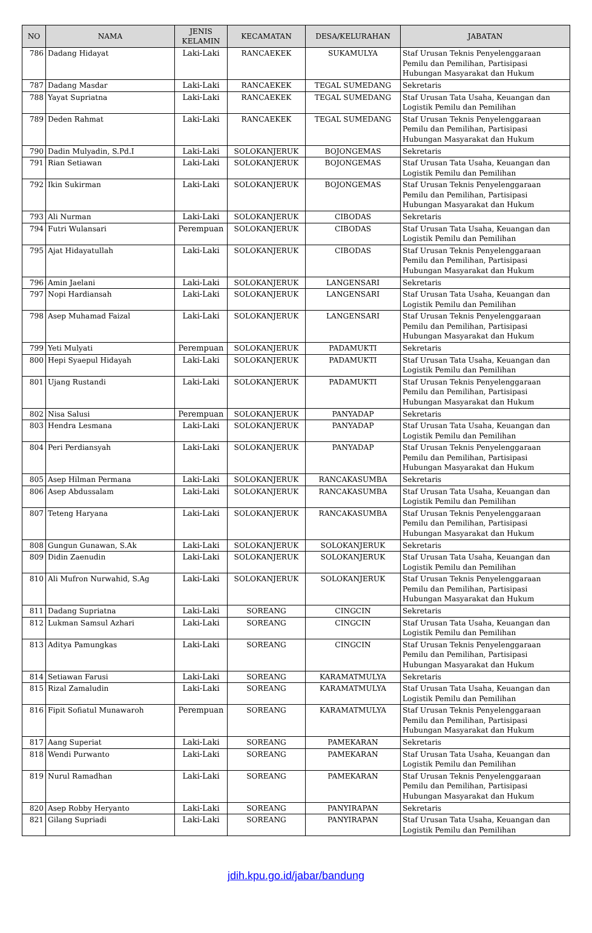| NO | NAMA | JENIS KELAMIN | KECAMATAN | DESA/KELURAHAN | JABATAN |
| --- | --- | --- | --- | --- | --- |
| 786 | Dadang Hidayat | Laki-Laki | RANCAEKEK | SUKAMULYA | Staf Urusan Teknis Penyelenggaraan Pemilu dan Pemilihan, Partisipasi Hubungan Masyarakat dan Hukum |
| 787 | Dadang Masdar | Laki-Laki | RANCAEKEK | TEGAL SUMEDANG | Sekretaris |
| 788 | Yayat Supriatna | Laki-Laki | RANCAEKEK | TEGAL SUMEDANG | Staf Urusan Tata Usaha, Keuangan dan Logistik Pemilu dan Pemilihan |
| 789 | Deden Rahmat | Laki-Laki | RANCAEKEK | TEGAL SUMEDANG | Staf Urusan Teknis Penyelenggaraan Pemilu dan Pemilihan, Partisipasi Hubungan Masyarakat dan Hukum |
| 790 | Dadin Mulyadin, S.Pd.I | Laki-Laki | SOLOKANJERUK | BOJONGEMAS | Sekretaris |
| 791 | Rian Setiawan | Laki-Laki | SOLOKANJERUK | BOJONGEMAS | Staf Urusan Tata Usaha, Keuangan dan Logistik Pemilu dan Pemilihan |
| 792 | Ikin Sukirman | Laki-Laki | SOLOKANJERUK | BOJONGEMAS | Staf Urusan Teknis Penyelenggaraan Pemilu dan Pemilihan, Partisipasi Hubungan Masyarakat dan Hukum |
| 793 | Ali Nurman | Laki-Laki | SOLOKANJERUK | CIBODAS | Sekretaris |
| 794 | Futri Wulansari | Perempuan | SOLOKANJERUK | CIBODAS | Staf Urusan Tata Usaha, Keuangan dan Logistik Pemilu dan Pemilihan |
| 795 | Ajat Hidayatullah | Laki-Laki | SOLOKANJERUK | CIBODAS | Staf Urusan Teknis Penyelenggaraan Pemilu dan Pemilihan, Partisipasi Hubungan Masyarakat dan Hukum |
| 796 | Amin Jaelani | Laki-Laki | SOLOKANJERUK | LANGENSARI | Sekretaris |
| 797 | Nopi Hardiansah | Laki-Laki | SOLOKANJERUK | LANGENSARI | Staf Urusan Tata Usaha, Keuangan dan Logistik Pemilu dan Pemilihan |
| 798 | Asep Muhamad Faizal | Laki-Laki | SOLOKANJERUK | LANGENSARI | Staf Urusan Teknis Penyelenggaraan Pemilu dan Pemilihan, Partisipasi Hubungan Masyarakat dan Hukum |
| 799 | Yeti Mulyati | Perempuan | SOLOKANJERUK | PADAMUKTI | Sekretaris |
| 800 | Hepi Syaepul Hidayah | Laki-Laki | SOLOKANJERUK | PADAMUKTI | Staf Urusan Tata Usaha, Keuangan dan Logistik Pemilu dan Pemilihan |
| 801 | Ujang Rustandi | Laki-Laki | SOLOKANJERUK | PADAMUKTI | Staf Urusan Teknis Penyelenggaraan Pemilu dan Pemilihan, Partisipasi Hubungan Masyarakat dan Hukum |
| 802 | Nisa Salusi | Perempuan | SOLOKANJERUK | PANYADAP | Sekretaris |
| 803 | Hendra Lesmana | Laki-Laki | SOLOKANJERUK | PANYADAP | Staf Urusan Tata Usaha, Keuangan dan Logistik Pemilu dan Pemilihan |
| 804 | Peri Perdiansyah | Laki-Laki | SOLOKANJERUK | PANYADAP | Staf Urusan Teknis Penyelenggaraan Pemilu dan Pemilihan, Partisipasi Hubungan Masyarakat dan Hukum |
| 805 | Asep Hilman Permana | Laki-Laki | SOLOKANJERUK | RANCAKASUMBA | Sekretaris |
| 806 | Asep Abdussalam | Laki-Laki | SOLOKANJERUK | RANCAKASUMBA | Staf Urusan Tata Usaha, Keuangan dan Logistik Pemilu dan Pemilihan |
| 807 | Teteng Haryana | Laki-Laki | SOLOKANJERUK | RANCAKASUMBA | Staf Urusan Teknis Penyelenggaraan Pemilu dan Pemilihan, Partisipasi Hubungan Masyarakat dan Hukum |
| 808 | Gungun Gunawan, S.Ak | Laki-Laki | SOLOKANJERUK | SOLOKANJERUK | Sekretaris |
| 809 | Didin Zaenudin | Laki-Laki | SOLOKANJERUK | SOLOKANJERUK | Staf Urusan Tata Usaha, Keuangan dan Logistik Pemilu dan Pemilihan |
| 810 | Ali Mufron Nurwahid, S.Ag | Laki-Laki | SOLOKANJERUK | SOLOKANJERUK | Staf Urusan Teknis Penyelenggaraan Pemilu dan Pemilihan, Partisipasi Hubungan Masyarakat dan Hukum |
| 811 | Dadang Supriatna | Laki-Laki | SOREANG | CINGCIN | Sekretaris |
| 812 | Lukman Samsul Azhari | Laki-Laki | SOREANG | CINGCIN | Staf Urusan Tata Usaha, Keuangan dan Logistik Pemilu dan Pemilihan |
| 813 | Aditya Pamungkas | Laki-Laki | SOREANG | CINGCIN | Staf Urusan Teknis Penyelenggaraan Pemilu dan Pemilihan, Partisipasi Hubungan Masyarakat dan Hukum |
| 814 | Setiawan Farusi | Laki-Laki | SOREANG | KARAMATMULYA | Sekretaris |
| 815 | Rizal Zamaludin | Laki-Laki | SOREANG | KARAMATMULYA | Staf Urusan Tata Usaha, Keuangan dan Logistik Pemilu dan Pemilihan |
| 816 | Fipit Sofiatul Munawaroh | Perempuan | SOREANG | KARAMATMULYA | Staf Urusan Teknis Penyelenggaraan Pemilu dan Pemilihan, Partisipasi Hubungan Masyarakat dan Hukum |
| 817 | Aang Superiat | Laki-Laki | SOREANG | PAMEKARAN | Sekretaris |
| 818 | Wendi Purwanto | Laki-Laki | SOREANG | PAMEKARAN | Staf Urusan Tata Usaha, Keuangan dan Logistik Pemilu dan Pemilihan |
| 819 | Nurul Ramadhan | Laki-Laki | SOREANG | PAMEKARAN | Staf Urusan Teknis Penyelenggaraan Pemilu dan Pemilihan, Partisipasi Hubungan Masyarakat dan Hukum |
| 820 | Asep Robby Heryanto | Laki-Laki | SOREANG | PANYIRAPAN | Sekretaris |
| 821 | Gilang Supriadi | Laki-Laki | SOREANG | PANYIRAPAN | Staf Urusan Tata Usaha, Keuangan dan Logistik Pemilu dan Pemilihan |
jdih.kpu.go.id/jabar/bandung